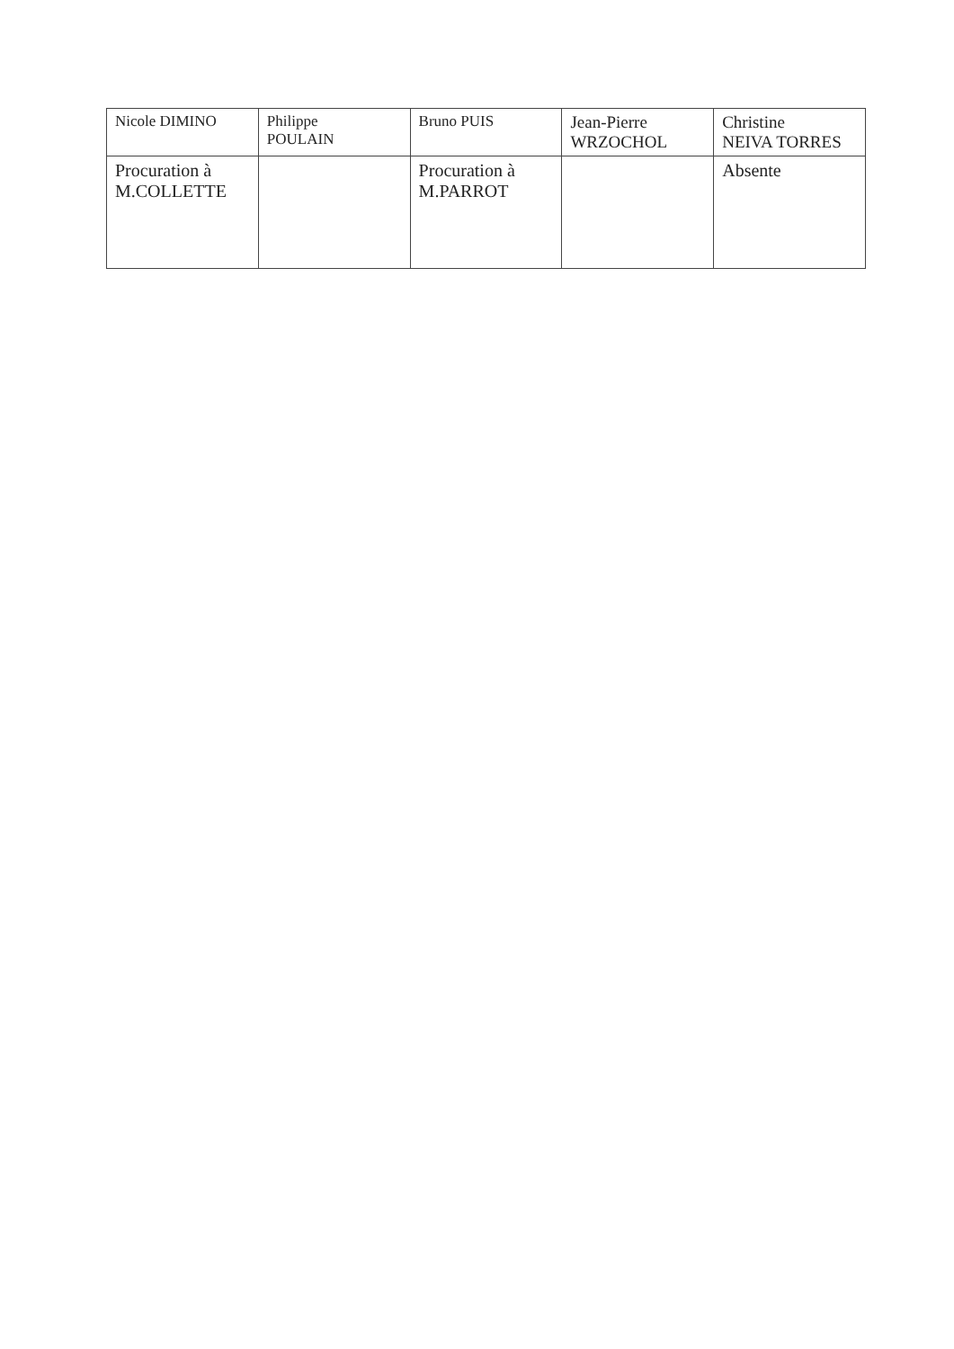| Nicole DIMINO | Philippe POULAIN | Bruno PUIS | Jean-Pierre WRZOCHOL | Christine NEIVA TORRES |
| Procuration à M.COLLETTE | | Procuration à M.PARROT | | Absente |